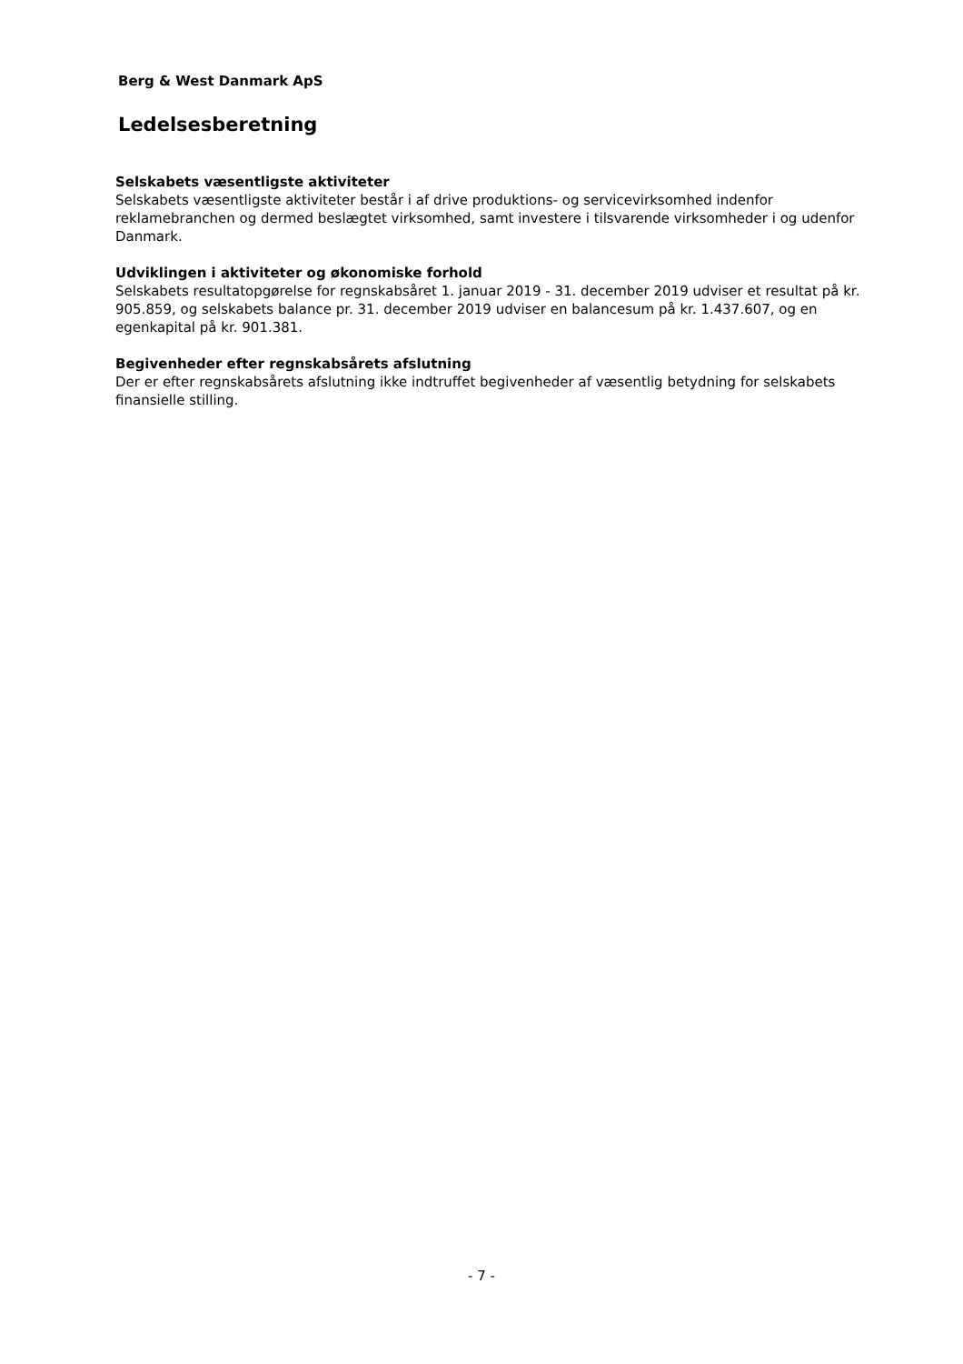Berg & West Danmark ApS
Ledelsesberetning
Selskabets væsentligste aktiviteter
Selskabets væsentligste aktiviteter består i af drive produktions- og servicevirksomhed indenfor reklamebranchen og dermed beslægtet virksomhed, samt investere i tilsvarende virksomheder i og udenfor Danmark.
Udviklingen i aktiviteter og økonomiske forhold
Selskabets resultatopgørelse for regnskabsåret 1. januar 2019 - 31. december 2019 udviser et resultat på kr. 905.859, og selskabets balance pr. 31. december 2019 udviser en balancesum på kr. 1.437.607, og en egenkapital på kr. 901.381.
Begivenheder efter regnskabsårets afslutning
Der er efter regnskabsårets afslutning ikke indtruffet begivenheder af væsentlig betydning for selskabets finansielle stilling.
- 7 -